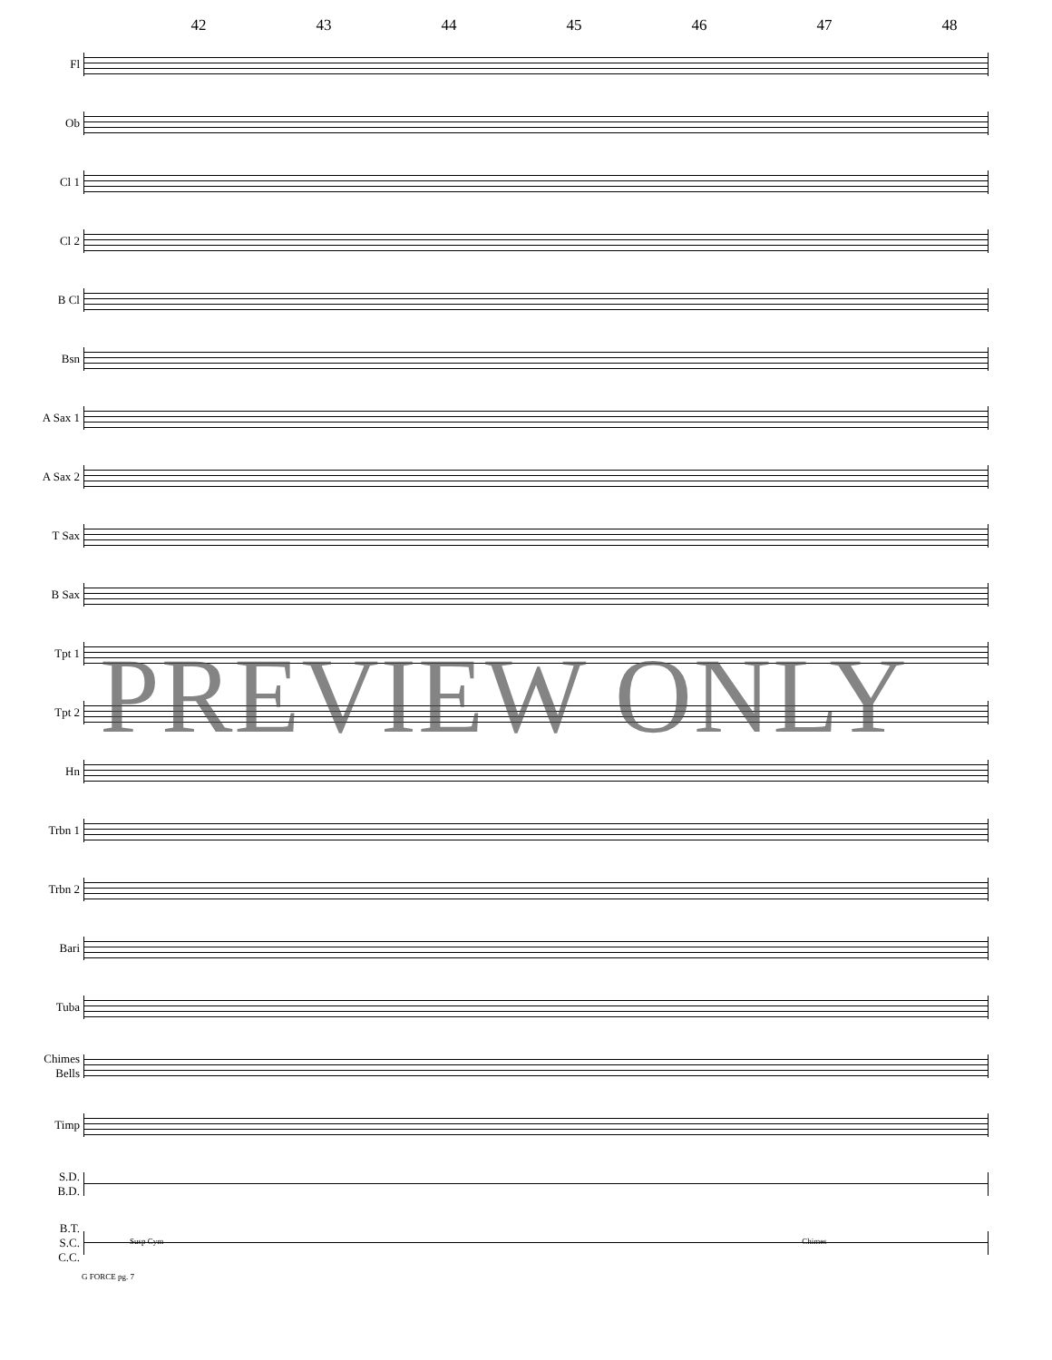42 43 44 45 46 47 48
Fl
Ob
Cl 1
Cl 2
B Cl
Bsn
A Sax 1
A Sax 2
T Sax
B Sax
Tpt 1
Tpt 2
Hn
Trbn 1
Trbn 2
Bari
Tuba
Chimes
Bells
Timp
S.D.
B.D.
B.T.
S.C.
C.C.
Susp Cym Chimes
G FORCE pg. 7
PREVIEW ONLY